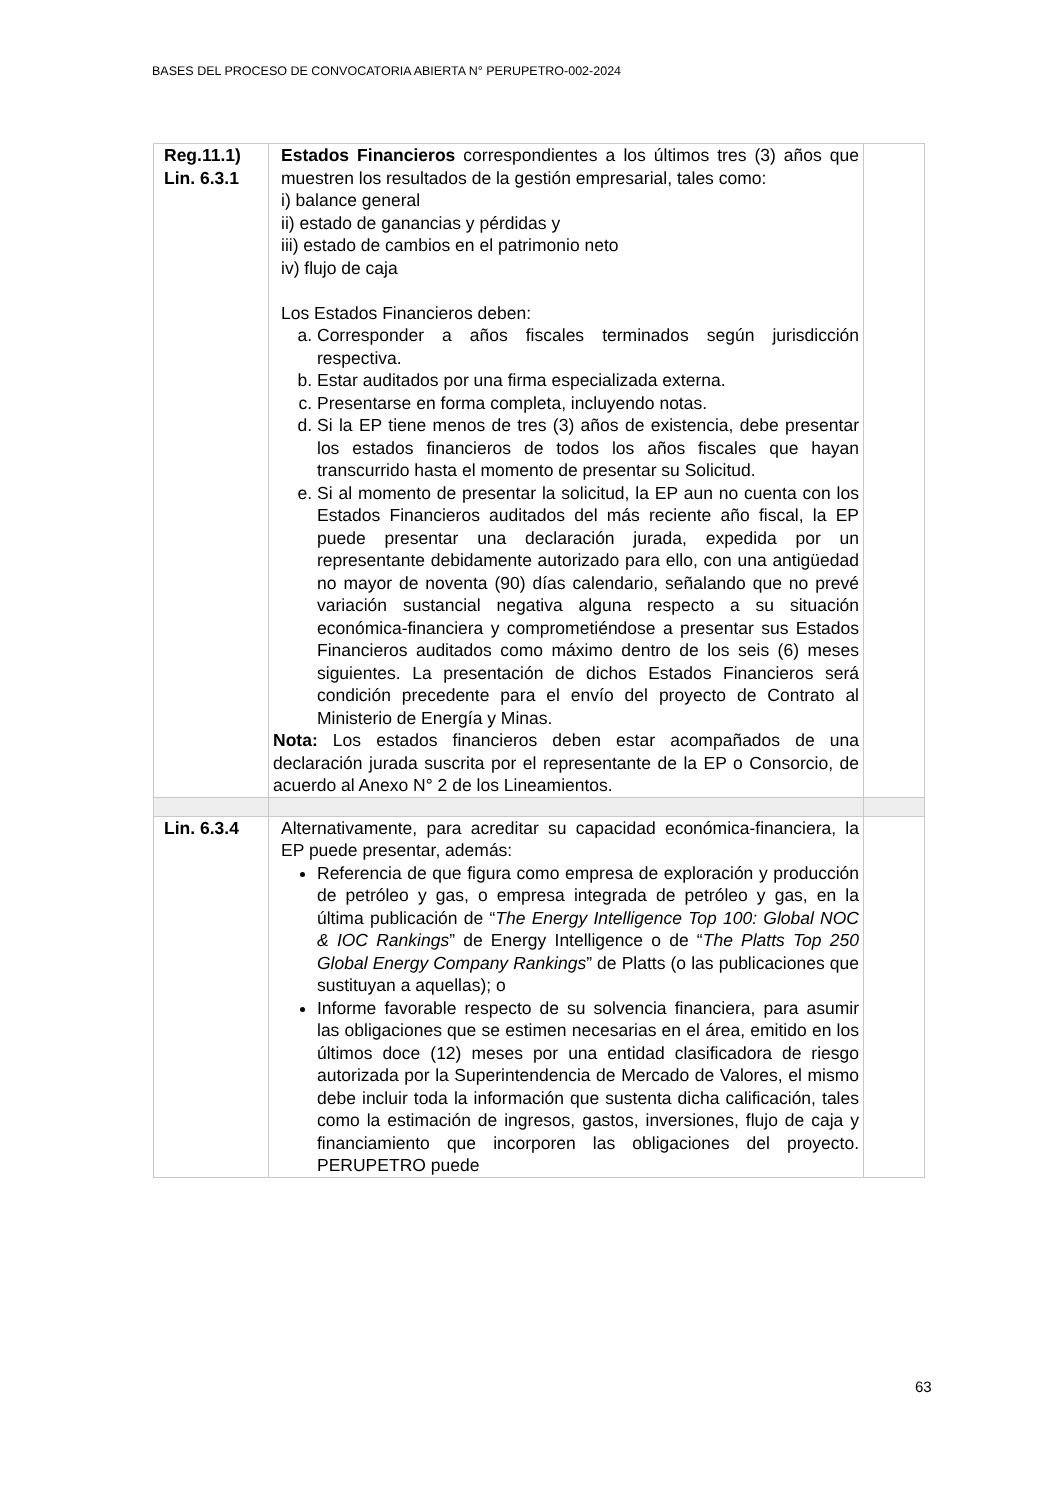BASES DEL PROCESO DE CONVOCATORIA ABIERTA N° PERUPETRO-002-2024
| Reg.11.1) Lin. 6.3.1 | Estados Financieros correspondientes a los últimos tres (3) años que muestren los resultados de la gestión empresarial, tales como: i) balance general ii) estado de ganancias y pérdidas y iii) estado de cambios en el patrimonio neto iv) flujo de caja Los Estados Financieros deben: a. Corresponder a años fiscales terminados según jurisdicción respectiva. b. Estar auditados por una firma especializada externa. c. Presentarse en forma completa, incluyendo notas. d. Si la EP tiene menos de tres (3) años de existencia, debe presentar los estados financieros de todos los años fiscales que hayan transcurrido hasta el momento de presentar su Solicitud. e. Si al momento de presentar la solicitud, la EP aun no cuenta con los Estados Financieros auditados del más reciente año fiscal, la EP puede presentar una declaración jurada, expedida por un representante debidamente autorizado para ello, con una antigüedad no mayor de noventa (90) días calendario, señalando que no prevé variación sustancial negativa alguna respecto a su situación económica-financiera y comprometiéndose a presentar sus Estados Financieros auditados como máximo dentro de los seis (6) meses siguientes. La presentación de dichos Estados Financieros será condición precedente para el envío del proyecto de Contrato al Ministerio de Energía y Minas. Nota: Los estados financieros deben estar acompañados de una declaración jurada suscrita por el representante de la EP o Consorcio, de acuerdo al Anexo N° 2 de los Lineamientos. | |
| Lin. 6.3.4 | Alternativamente, para acreditar su capacidad económica-financiera, la EP puede presentar, además: Referencia de que figura como empresa de exploración y producción de petróleo y gas, o empresa integrada de petróleo y gas, en la última publicación de “ The Energy Intelligence Top 100: Global NOC & IOC Rankings ” de Energy Intelligence o de “ The Platts Top 250 Global Energy Company Rankings ” de Platts (o las publicaciones que sustituyan a aquellas); o Informe favorable respecto de su solvencia financiera, para asumir las obligaciones que se estimen necesarias en el área, emitido en los últimos doce (12) meses por una entidad clasificadora de riesgo autorizada por la Superintendencia de Mercado de Valores, el mismo debe incluir toda la información que sustenta dicha calificación, tales como la estimación de ingresos, gastos, inversiones, flujo de caja y financiamiento que incorporen las obligaciones del proyecto. PERUPETRO puede | |
63